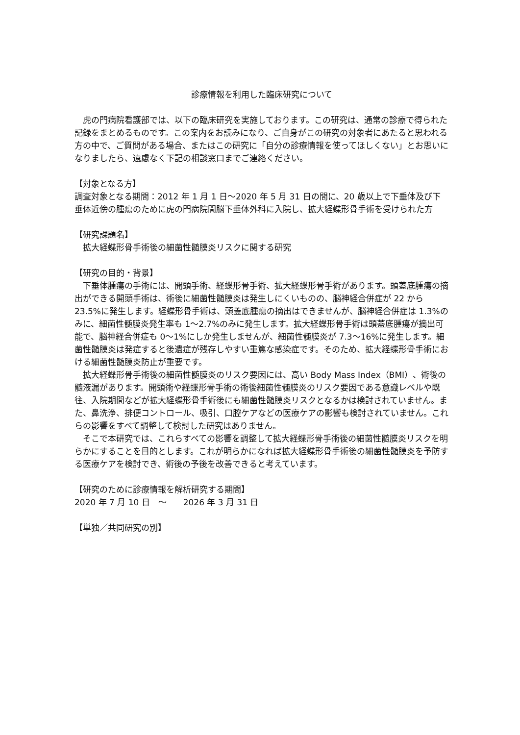診療情報を利用した臨床研究について
虎の門病院看護部では、以下の臨床研究を実施しております。この研究は、通常の診療で得られた記録をまとめるものです。この案内をお読みになり、ご自身がこの研究の対象者にあたると思われる方の中で、ご質問がある場合、またはこの研究に「自分の診療情報を使ってほしくない」とお思いになりましたら、遠慮なく下記の相談窓口までご連絡ください。
【対象となる方】
調査対象となる期間：2012 年 1 月 1 日～2020 年 5 月 31 日の間に、20 歳以上で下垂体及び下垂体近傍の腫瘍のために虎の門病院間脳下垂体外科に入院し、拡大経蝶形骨手術を受けられた方
【研究課題名】
拡大経蝶形骨手術後の細菌性髄膜炎リスクに関する研究
【研究の目的・背景】
下垂体腫瘍の手術には、開頭手術、経蝶形骨手術、拡大経蝶形骨手術があります。頭蓋底腫瘍の摘出ができる開頭手術は、術後に細菌性髄膜炎は発生しにくいものの、脳神経合併症が 22 から 23.5%に発生します。経蝶形骨手術は、頭蓋底腫瘍の摘出はできませんが、脳神経合併症は 1.3%のみに、細菌性髄膜炎発生率も 1～2.7%のみに発生します。拡大経蝶形骨手術は頭蓋底腫瘍が摘出可能で、脳神経合併症も 0～1%にしか発生しませんが、細菌性髄膜炎が 7.3～16%に発生します。細菌性髄膜炎は発症すると後遺症が残存しやすい重篤な感染症です。そのため、拡大経蝶形骨手術における細菌性髄膜炎防止が重要です。
拡大経蝶形骨手術後の細菌性髄膜炎のリスク要因には、高い Body Mass Index（BMI）、術後の髄液漏があります。開頭術や経蝶形骨手術の術後細菌性髄膜炎のリスク要因である意識レベルや既往、入院期間などが拡大経蝶形骨手術後にも細菌性髄膜炎リスクとなるかは検討されていません。また、鼻洗浄、排便コントロール、吸引、口腔ケアなどの医療ケアの影響も検討されていません。これらの影響をすべて調整して検討した研究はありません。
そこで本研究では、これらすべての影響を調整して拡大経蝶形骨手術後の細菌性髄膜炎リスクを明らかにすることを目的とします。これが明らかになれば拡大経蝶形骨手術後の細菌性髄膜炎を予防する医療ケアを検討でき、術後の予後を改善できると考えています。
【研究のために診療情報を解析研究する期間】
2020 年 7 月 10 日　～　　2026 年 3 月 31 日
【単独／共同研究の別】